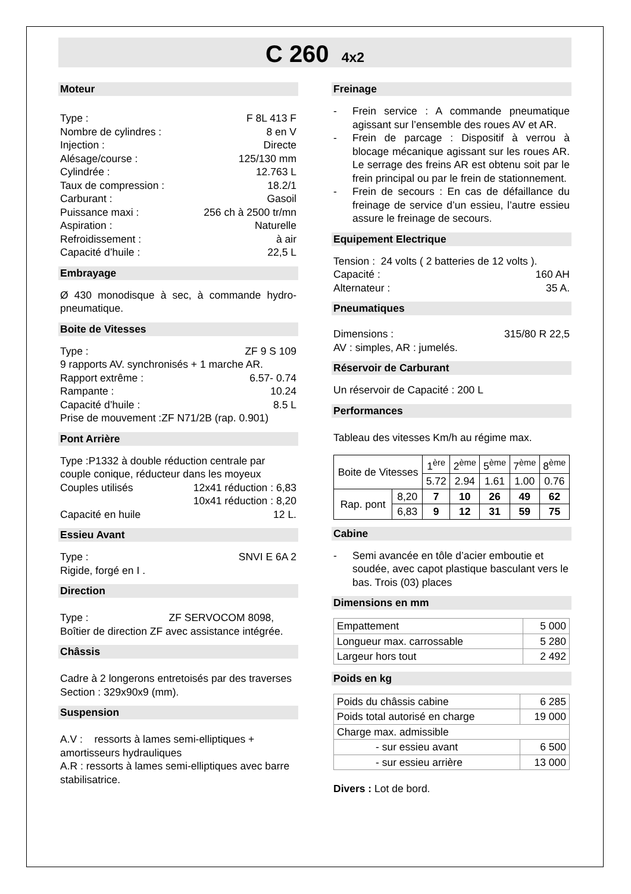C 260 4x2
Moteur
Type : F 8L 413 F
Nombre de cylindres : 8 en V
Injection : Directe
Alésage/course : 125/130 mm
Cylindrée : 12.763 L
Taux de compression : 18.2/1
Carburant : Gasoil
Puissance maxi : 256 ch à 2500 tr/mn
Aspiration : Naturelle
Refroidissement : à air
Capacité d’huile : 22,5 L
Embrayage
Ø 430 monodisque à sec, à commande hydro-pneumatique.
Boite de Vitesses
Type : ZF 9 S 109
9 rapports AV. synchronisés + 1 marche AR.
Rapport extrême : 6.57- 0.74
Rampante : 10.24
Capacité d’huile : 8.5 L
Prise de mouvement :ZF N71/2B (rap. 0.901)
Pont Arrière
Type :P1332 à double réduction centrale par couple conique, réducteur dans les moyeux
Couples utilisés 12x41 réduction : 6,83
10x41 réduction : 8,20
Capacité en huile 12 L.
Essieu Avant
Type : SNVI E 6A 2
Rigide, forgé en I .
Direction
Type : ZF SERVOCOM 8098,
Boîtier de direction ZF avec assistance intégrée.
Châssis
Cadre à 2 longerons entretoisés par des traverses
Section : 329x90x9 (mm).
Suspension
A.V : ressorts à lames semi-elliptiques + amortisseurs hydrauliques
A.R : ressorts à lames semi-elliptiques avec barre stabilisatrice.
Freinage
- Frein service : A commande pneumatique agissant sur l’ensemble des roues AV et AR.
- Frein de parcage : Dispositif à verrou à blocage mécanique agissant sur les roues AR. Le serrage des freins AR est obtenu soit par le frein principal ou par le frein de stationnement.
- Frein de secours : En cas de défaillance du freinage de service d’un essieu, l’autre essieu assure le freinage de secours.
Equipement Electrique
Tension : 24 volts ( 2 batteries de 12 volts ).
Capacité : 160 AH
Alternateur : 35 A.
Pneumatiques
Dimensions : 315/80 R 22,5
AV : simples, AR : jumelés.
Réservoir de Carburant
Un réservoir de Capacité : 200 L
Performances
Tableau des vitesses Km/h au régime max.
| Boite de Vitesses | | 1<sup>ère</sup> | 2<sup>ème</sup> | 5<sup>ème</sup> | 7<sup>ème</sup> | 8<sup>ème</sup> |
| | | 5.72 | 2.94 | 1.61 | 1.00 | 0.76 |
| Rap. pont | 8,20 | 7 | 10 | 26 | 49 | 62 |
| | 6,83 | 9 | 12 | 31 | 59 | 75 |
Cabine
- Semi avancée en tôle d’acier emboutie et soudée, avec capot plastique basculant vers le bas. Trois (03) places
Dimensions en mm
| Empattement | 5 000 |
| Longueur max. carrossable | 5 280 |
| Largeur hors tout | 2 492 |
Poids en kg
| Poids du châssis cabine | 6 285 |
| Poids total autorisé en charge | 19 000 |
| Charge max. admissible | |
| - sur essieu avant | 6 500 |
| - sur essieu arrière | 13 000 |
Divers : Lot de bord.